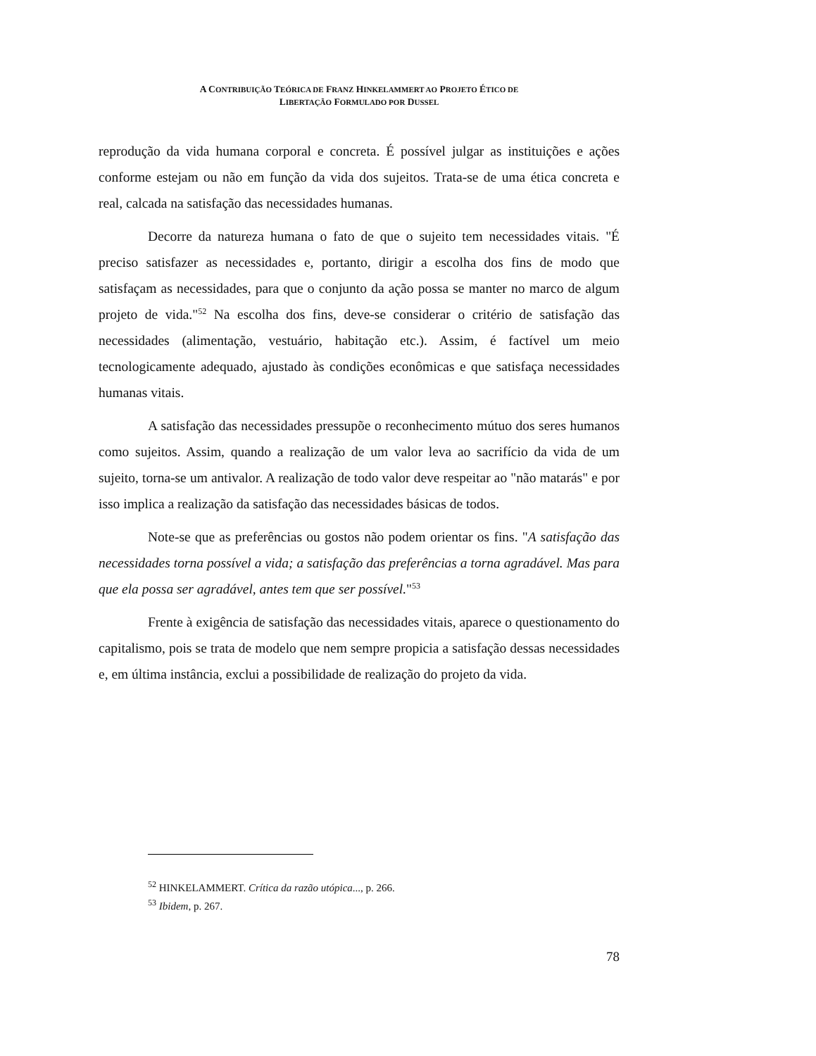A CONTRIBUIÇÃO TEÓRICA DE FRANZ HINKELAMMERT AO PROJETO ÉTICO DE
LIBERTAÇÃO FORMULADO POR DUSSEL
reprodução da vida humana corporal e concreta. É possível julgar as instituições e ações conforme estejam ou não em função da vida dos sujeitos. Trata-se de uma ética concreta e real, calcada na satisfação das necessidades humanas.
Decorre da natureza humana o fato de que o sujeito tem necessidades vitais. "É preciso satisfazer as necessidades e, portanto, dirigir a escolha dos fins de modo que satisfaçam as necessidades, para que o conjunto da ação possa se manter no marco de algum projeto de vida."<sup>52</sup> Na escolha dos fins, deve-se considerar o critério de satisfação das necessidades (alimentação, vestuário, habitação etc.). Assim, é factível um meio tecnologicamente adequado, ajustado às condições econômicas e que satisfaça necessidades humanas vitais.
A satisfação das necessidades pressupõe o reconhecimento mútuo dos seres humanos como sujeitos. Assim, quando a realização de um valor leva ao sacrifício da vida de um sujeito, torna-se um antivalor. A realização de todo valor deve respeitar ao "não matarás" e por isso implica a realização da satisfação das necessidades básicas de todos.
Note-se que as preferências ou gostos não podem orientar os fins. "A satisfação das necessidades torna possível a vida; a satisfação das preferências a torna agradável. Mas para que ela possa ser agradável, antes tem que ser possível."<sup>53</sup>
Frente à exigência de satisfação das necessidades vitais, aparece o questionamento do capitalismo, pois se trata de modelo que nem sempre propicia a satisfação dessas necessidades e, em última instância, exclui a possibilidade de realização do projeto da vida.
<sup>52</sup> HINKELAMMERT. Crítica da razão utópica..., p. 266.
<sup>53</sup> Ibidem, p. 267.
78